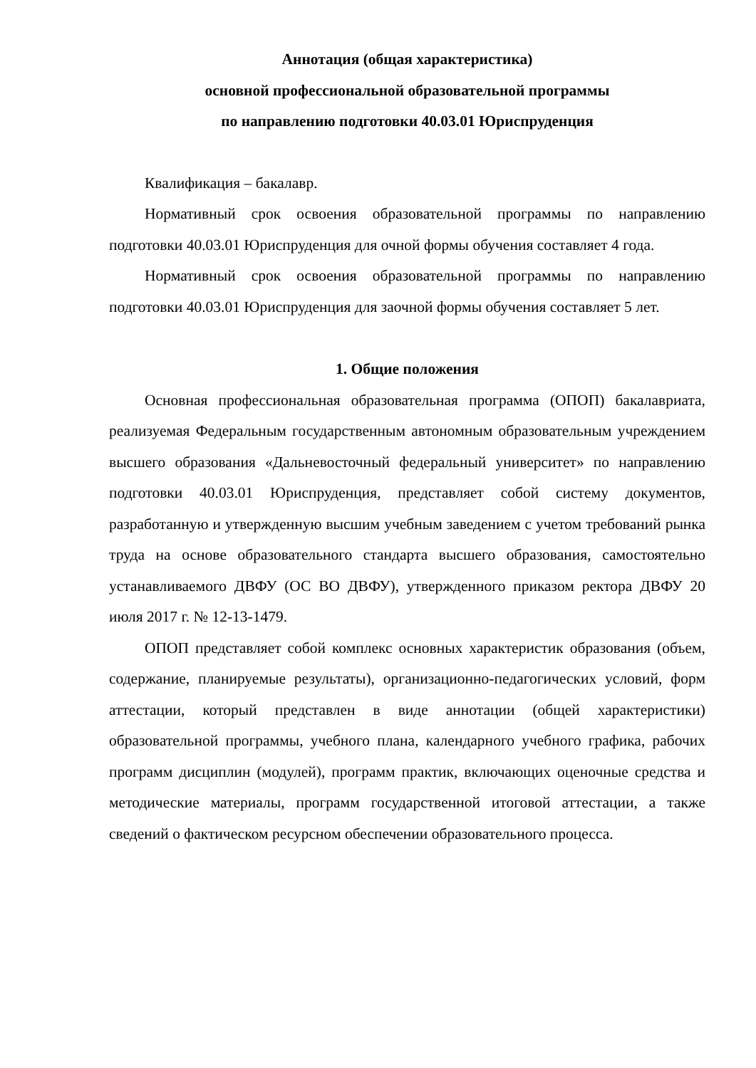Аннотация (общая характеристика)
основной профессиональной образовательной программы
по направлению подготовки 40.03.01 Юриспруденция
Квалификация – бакалавр.
Нормативный срок освоения образовательной программы по направлению подготовки 40.03.01 Юриспруденция для очной формы обучения составляет 4 года.
Нормативный срок освоения образовательной программы по направлению подготовки 40.03.01 Юриспруденция для заочной формы обучения составляет 5 лет.
1. Общие положения
Основная профессиональная образовательная программа (ОПОП) бакалавриата, реализуемая Федеральным государственным автономным образовательным учреждением высшего образования «Дальневосточный федеральный университет» по направлению подготовки 40.03.01 Юриспруденция, представляет собой систему документов, разработанную и утвержденную высшим учебным заведением с учетом требований рынка труда на основе образовательного стандарта высшего образования, самостоятельно устанавливаемого ДВФУ (ОС ВО ДВФУ), утвержденного приказом ректора ДВФУ 20 июля 2017 г. № 12-13-1479.
ОПОП представляет собой комплекс основных характеристик образования (объем, содержание, планируемые результаты), организационно-педагогических условий, форм аттестации, который представлен в виде аннотации (общей характеристики) образовательной программы, учебного плана, календарного учебного графика, рабочих программ дисциплин (модулей), программ практик, включающих оценочные средства и методические материалы, программ государственной итоговой аттестации, а также сведений о фактическом ресурсном обеспечении образовательного процесса.